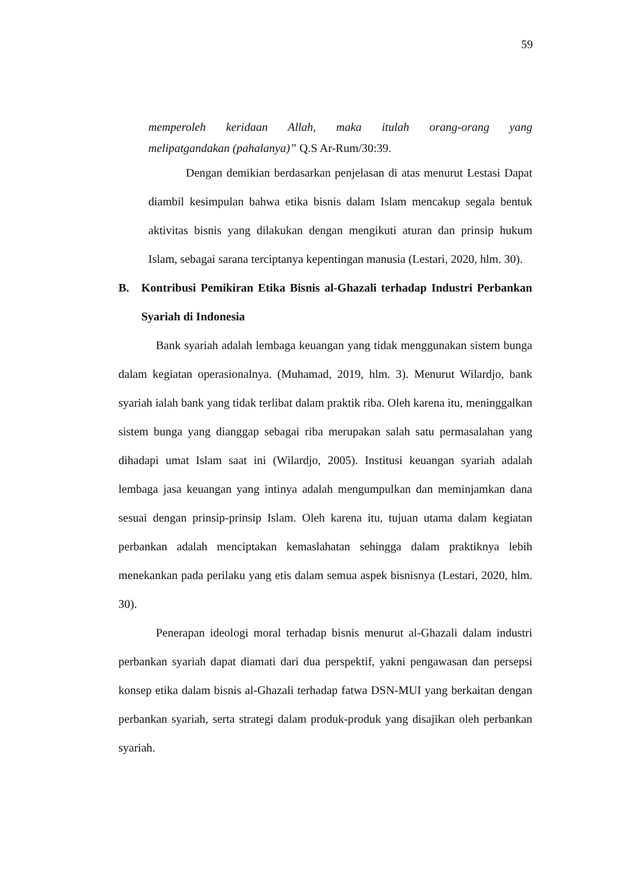59
memperoleh keridaan Allah, maka itulah orang-orang yang
melipatgandakan (pahalanya)” Q.S Ar-Rum/30:39.
Dengan demikian berdasarkan penjelasan di atas menurut Lestasi Dapat diambil kesimpulan bahwa etika bisnis dalam Islam mencakup segala bentuk aktivitas bisnis yang dilakukan dengan mengikuti aturan dan prinsip hukum Islam, sebagai sarana terciptanya kepentingan manusia (Lestari, 2020, hlm. 30).
B. Kontribusi Pemikiran Etika Bisnis al-Ghazali terhadap Industri Perbankan Syariah di Indonesia
Bank syariah adalah lembaga keuangan yang tidak menggunakan sistem bunga dalam kegiatan operasionalnya. (Muhamad, 2019, hlm. 3). Menurut Wilardjo, bank syariah ialah bank yang tidak terlibat dalam praktik riba. Oleh karena itu, meninggalkan sistem bunga yang dianggap sebagai riba merupakan salah satu permasalahan yang dihadapi umat Islam saat ini (Wilardjo, 2005). Institusi keuangan syariah adalah lembaga jasa keuangan yang intinya adalah mengumpulkan dan meminjamkan dana sesuai dengan prinsip-prinsip Islam. Oleh karena itu, tujuan utama dalam kegiatan perbankan adalah menciptakan kemaslahatan sehingga dalam praktiknya lebih menekankan pada perilaku yang etis dalam semua aspek bisnisnya (Lestari, 2020, hlm. 30).
Penerapan ideologi moral terhadap bisnis menurut al-Ghazali dalam industri perbankan syariah dapat diamati dari dua perspektif, yakni pengawasan dan persepsi konsep etika dalam bisnis al-Ghazali terhadap fatwa DSN-MUI yang berkaitan dengan perbankan syariah, serta strategi dalam produk-produk yang disajikan oleh perbankan syariah.